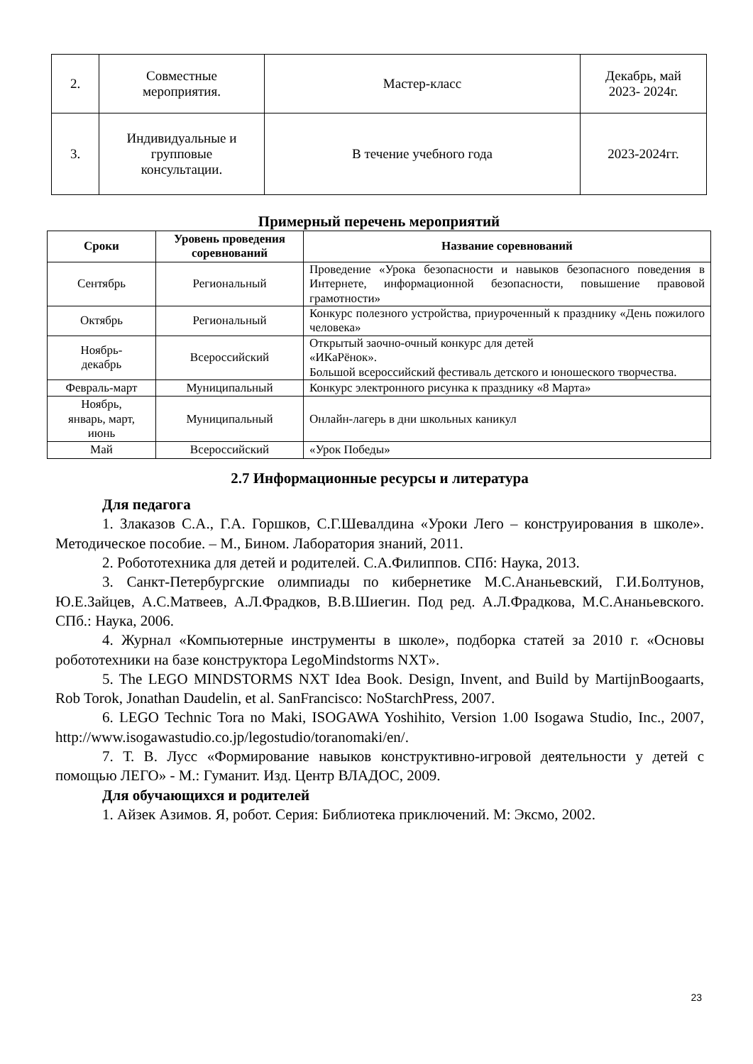| 2. | Совместные мероприятия. | Мастер-класс | Декабрь, май 2023- 2024г. |
| 3. | Индивидуальные и групповые консультации. | В течение учебного года | 2023-2024гг. |
Примерный перечень мероприятий
| Сроки | Уровень проведения соревнований | Название соревнований |
| --- | --- | --- |
| Сентябрь | Региональный | Проведение «Урока безопасности и навыков безопасного поведения в Интернете, информационной безопасности, повышение правовой грамотности» |
| Октябрь | Региональный | Конкурс полезного устройства, приуроченный к празднику «День пожилого человека» |
| Ноябрь- декабрь | Всероссийский | Открытый заочно-очный конкурс для детей «ИКаРёнок». Большой всероссийский фестиваль детского и юношеского творчества. |
| Февраль-март | Муниципальный | Конкурс электронного рисунка к празднику «8 Марта» |
| Ноябрь, январь, март, июнь | Муниципальный | Онлайн-лагерь в дни школьных каникул |
| Май | Всероссийский | «Урок Победы» |
2.7 Информационные ресурсы и литература
Для педагога
1. Злаказов С.А., Г.А. Горшков, С.Г.Шевалдина «Уроки Лего – конструирования в школе». Методическое пособие. – М., Бином. Лаборатория знаний, 2011.
2. Робототехника для детей и родителей. С.А.Филиппов. СПб: Наука, 2013.
3. Санкт-Петербургские олимпиады по кибернетике М.С.Ананьевский, Г.И.Болтунов, Ю.Е.Зайцев, А.С.Матвеев, А.Л.Фрадков, В.В.Шиегин. Под ред. А.Л.Фрадкова, М.С.Ананьевского. СПб.: Наука, 2006.
4. Журнал «Компьютерные инструменты в школе», подборка статей за 2010 г. «Основы робототехники на базе конструктора LegoMindstorms NXT».
5. The LEGO MINDSTORMS NXT Idea Book. Design, Invent, and Build by MartijnBoogaarts, Rob Torok, Jonathan Daudelin, et al. SanFrancisco: NoStarchPress, 2007.
6. LEGO Technic Tora no Maki, ISOGAWA Yoshihito, Version 1.00 Isogawa Studio, Inc., 2007, http://www.isogawastudio.co.jp/legostudio/toranomaki/en/.
7. Т. В. Лусс «Формирование навыков конструктивно-игровой деятельности у детей с помощью ЛЕГО» - М.: Гуманит. Изд. Центр ВЛАДОС, 2009.
Для обучающихся и родителей
1. Айзек Азимов. Я, робот. Серия: Библиотека приключений. М: Эксмо, 2002.
23